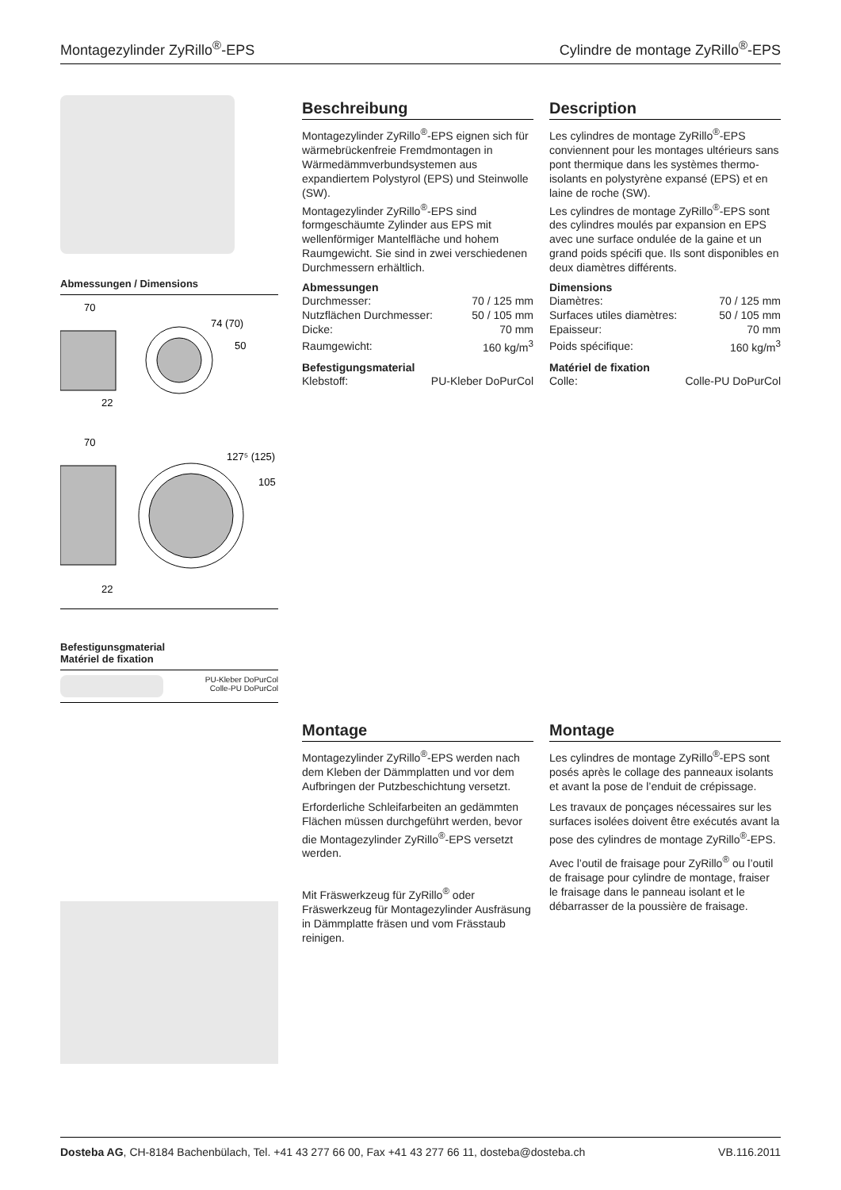Montagezylinder ZyRillo<sup>®</sup>-EPS Cylindre de montage ZyRillo<sup>®</sup>-EPS
Abmessungen / Dimensions
70
74 (70)
50
22
70
127⁵ (125)
105
22
Befestigunsgmaterial
Matériel de fixation
PU-Kleber DoPurCol
Colle-PU DoPurCol
Beschreibung
Montagezylinder ZyRillo<sup>®</sup>-EPS eignen sich für wärmebrückenfreie Fremdmontagen in Wärmedämmverbundsystemen aus expandiertem Polystyrol (EPS) und Steinwolle (SW).
Montagezylinder ZyRillo<sup>®</sup>-EPS sind formgeschäumte Zylinder aus EPS mit wellenförmiger Mantelfläche und hohem Raumgewicht. Sie sind in zwei verschiedenen Durchmessern erhältlich.
Abmessungen
| Durchmesser: | 70 / 125 mm |
| Nutzflächen Durchmesser: | 50 / 105 mm |
| Dicke: | 70 mm |
| Raumgewicht: | 160 kg/m<sup>3</sup> |
Befestigungsmaterial
| Klebstoff: | PU-Kleber DoPurCol |
Description
Les cylindres de montage ZyRillo<sup>®</sup>-EPS conviennent pour les montages ultérieurs sans pont thermique dans les systèmes thermo-isolants en polystyrène expansé (EPS) et en laine de roche (SW).
Les cylindres de montage ZyRillo<sup>®</sup>-EPS sont des cylindres moulés par expansion en EPS avec une surface ondulée de la gaine et un grand poids spécifi que. Ils sont disponibles en deux diamètres différents.
Dimensions
| Diamètres: | 70 / 125 mm |
| Surfaces utiles diamètres: | 50 / 105 mm |
| Epaisseur: | 70 mm |
| Poids spécifique: | 160 kg/m<sup>3</sup> |
Matériel de fixation
| Colle: | Colle-PU DoPurCol |
Montage
Montagezylinder ZyRillo<sup>®</sup>-EPS werden nach dem Kleben der Dämmplatten und vor dem Aufbringen der Putzbeschichtung versetzt.
Erforderliche Schleifarbeiten an gedämmten Flächen müssen durchgeführt werden, bevor die Montagezylinder ZyRillo<sup>®</sup>-EPS versetzt werden.
Mit Fräswerkzeug für ZyRillo<sup>®</sup> oder Fräswerkzeug für Montagezylinder Ausfräsung in Dämmplatte fräsen und vom Frässtaub reinigen.
Montage
Les cylindres de montage ZyRillo<sup>®</sup>-EPS sont posés après le collage des panneaux isolants et avant la pose de l’enduit de crépissage.
Les travaux de ponçages nécessaires sur les surfaces isolées doivent être exécutés avant la pose des cylindres de montage ZyRillo<sup>®</sup>-EPS.
Avec l’outil de fraisage pour ZyRillo<sup>®</sup> ou l’outil de fraisage pour cylindre de montage, fraiser le fraisage dans le panneau isolant et le débarrasser de la poussière de fraisage.
Dosteba AG, CH-8184 Bachenbülach, Tel. +41 43 277 66 00, Fax +41 43 277 66 11, dosteba@dosteba.ch VB.116.2011